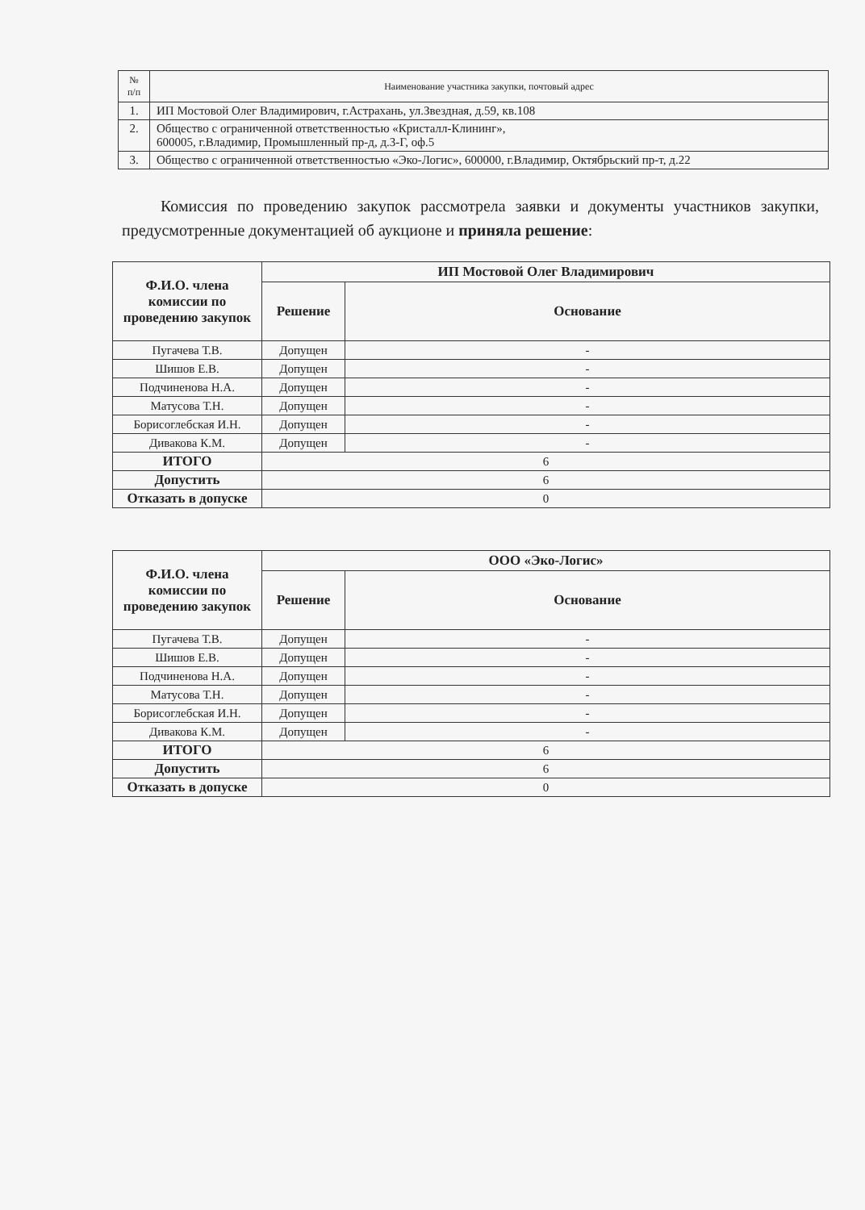| № п/п | Наименование участника закупки, почтовый адрес |
| --- | --- |
| 1. | ИП Мостовой Олег Владимирович, г.Астрахань, ул.Звездная, д.59, кв.108 |
| 2. | Общество с ограниченной ответственностью «Кристалл-Клининг», 600005, г.Владимир, Промышленный пр-д, д.3-Г, оф.5 |
| 3. | Общество с ограниченной ответственностью «Эко-Логис», 600000, г.Владимир, Октябрьский пр-т, д.22 |
Комиссия по проведению закупок рассмотрела заявки и документы участников закупки, предусмотренные документацией об аукционе и приняла решение:
| Ф.И.О. члена комиссии по проведению закупок | ИП Мостовой Олег Владимирович | |
| --- | --- | --- |
| | Решение | Основание |
| Пугачева Т.В. | Допущен | - |
| Шишов Е.В. | Допущен | - |
| Подчиненова Н.А. | Допущен | - |
| Матусова Т.Н. | Допущен | - |
| Борисоглебская И.Н. | Допущен | - |
| Дивакова К.М. | Допущен | - |
| ИТОГО | 6 | |
| Допустить | 6 | |
| Отказать в допуске | 0 | |
| Ф.И.О. члена комиссии по проведению закупок | ООО «Эко-Логис» | |
| --- | --- | --- |
| | Решение | Основание |
| Пугачева Т.В. | Допущен | - |
| Шишов Е.В. | Допущен | - |
| Подчиненова Н.А. | Допущен | - |
| Матусова Т.Н. | Допущен | - |
| Борисоглебская И.Н. | Допущен | - |
| Дивакова К.М. | Допущен | - |
| ИТОГО | 6 | |
| Допустить | 6 | |
| Отказать в допуске | 0 | |